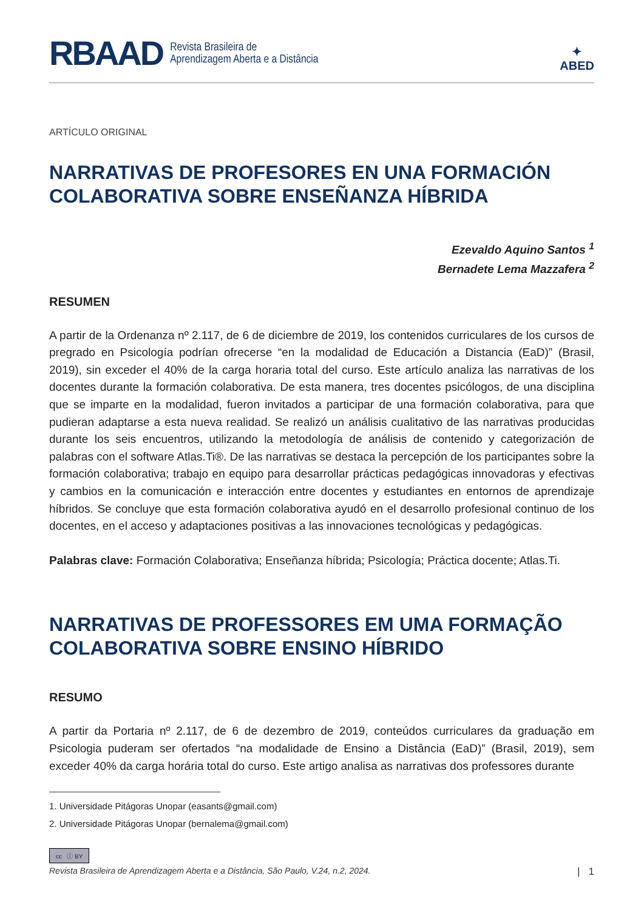RBAAD Revista Brasileira de
Aprendizagem Aberta e a Distância
✦
ABED
ARTÍCULO ORIGINAL
NARRATIVAS DE PROFESORES EN UNA FORMACIÓN COLABORATIVA SOBRE ENSEÑANZA HÍBRIDA
Ezevaldo Aquino Santos <sup>1</sup>
Bernadete Lema Mazzafera <sup>2</sup>
RESUMEN
A partir de la Ordenanza nº 2.117, de 6 de diciembre de 2019, los contenidos curriculares de los cursos de pregrado en Psicología podrían ofrecerse “en la modalidad de Educación a Distancia (EaD)” (Brasil, 2019), sin exceder el 40% de la carga horaria total del curso. Este artículo analiza las narrativas de los docentes durante la formación colaborativa. De esta manera, tres docentes psicólogos, de una disciplina que se imparte en la modalidad, fueron invitados a participar de una formación colaborativa, para que pudieran adaptarse a esta nueva realidad. Se realizó un análisis cualitativo de las narrativas producidas durante los seis encuentros, utilizando la metodología de análisis de contenido y categorización de palabras con el software Atlas.Ti®. De las narrativas se destaca la percepción de los participantes sobre la formación colaborativa; trabajo en equipo para desarrollar prácticas pedagógicas innovadoras y efectivas y cambios en la comunicación e interacción entre docentes y estudiantes en entornos de aprendizaje híbridos. Se concluye que esta formación colaborativa ayudó en el desarrollo profesional continuo de los docentes, en el acceso y adaptaciones positivas a las innovaciones tecnológicas y pedagógicas.
Palabras clave: Formación Colaborativa; Enseñanza híbrida; Psicología; Práctica docente; Atlas.Ti.
NARRATIVAS DE PROFESSORES EM UMA FORMAÇÃO COLABORATIVA SOBRE ENSINO HÍBRIDO
RESUMO
A partir da Portaria nº 2.117, de 6 de dezembro de 2019, conteúdos curriculares da graduação em Psicologia puderam ser ofertados “na modalidade de Ensino a Distância (EaD)” (Brasil, 2019), sem exceder 40% da carga horária total do curso. Este artigo analisa as narrativas dos professores durante
1. Universidade Pitágoras Unopar (easants@gmail.com)
2. Universidade Pitágoras Unopar (bernalema@gmail.com)
cc ⓘ BY
Revista Brasileira de Aprendizagem Aberta e a Distância, São Paulo, V.24, n.2, 2024. | 1